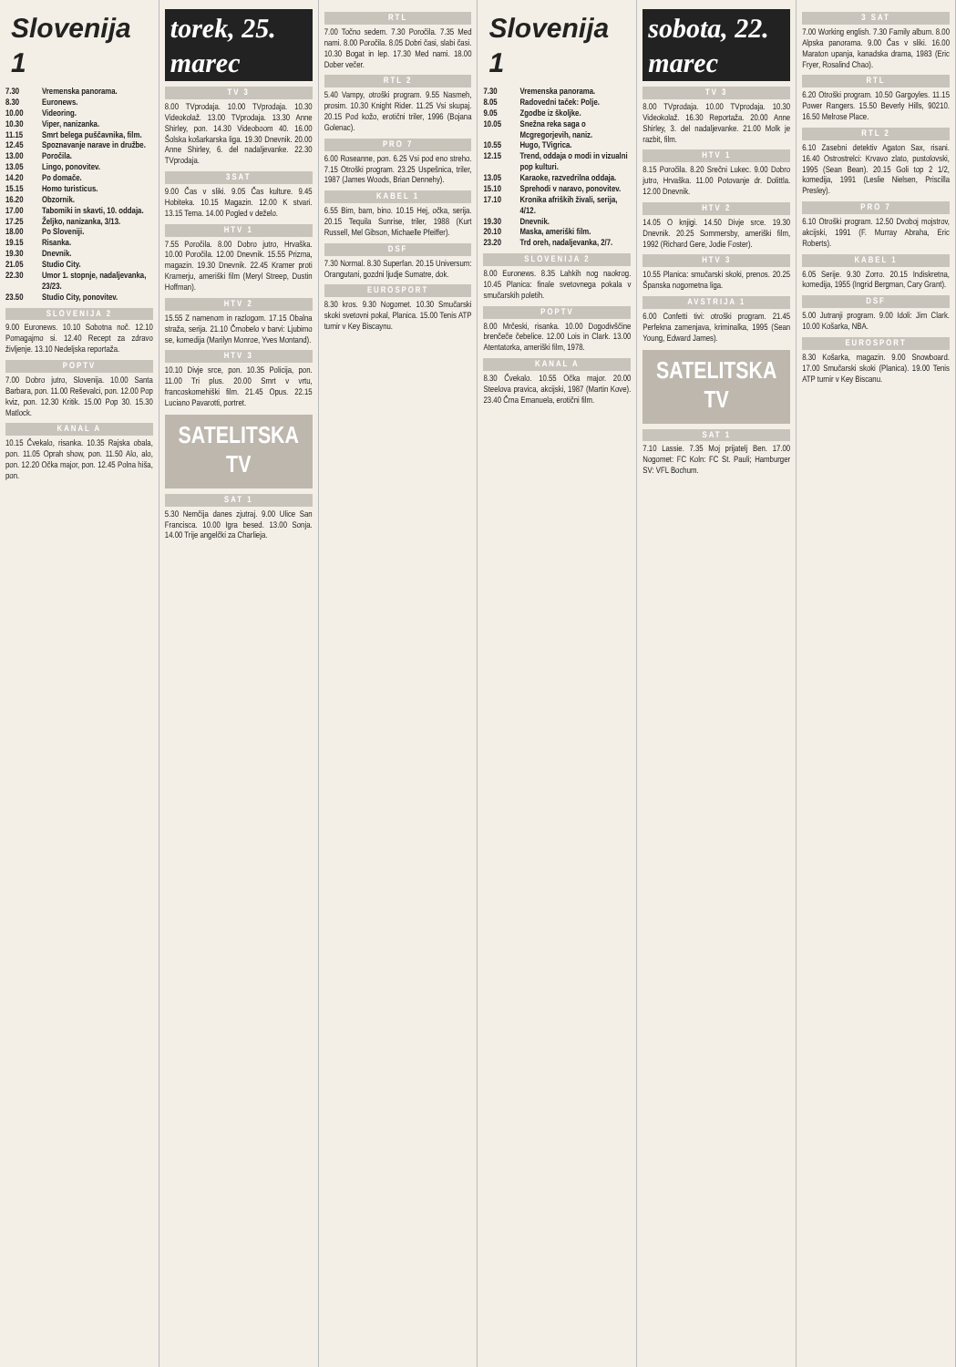Slovenija 1
7.30 Vremenska panorama.
8.30 Euronews.
10.00 Videoring.
10.30 Viper, nanizanka.
11.15 Smrt belega puščavnika, film.
12.45 Spoznavanje narave in družbe.
13.00 Poročila.
13.05 Lingo, ponovitev.
14.20 Po domače.
15.15 Homo turisticus.
16.20 Obzornik.
17.00 Tabomiki in skavti, 10. oddaja.
17.25 Željko, nanizanka, 3/13.
18.00 Po Sloveniji.
19.15 Risanka.
19.30 Dnevnik.
21.05 Studio City.
22.30 Umor 1. stopnje, nadaljevanka, 23/23.
23.50 Studio City, ponovitev.
SLOVENIJA 2
9.00 Euronews. 10.10 Sobotna noč. 12.10 Pomagajmo si. 12.40 Recept za zdravo življenje. 13.10 Nedeljska reportaža.
POPTV
7.00 Dobro jutro, Slovenija. 10.00 Santa Barbara, pon. 11.00 Reševalci, pon. 12.00 Pop kviz, pon. 12.30 Kritik. 15.00 Pop 30. 15.30 Matlock.
KANAL A
10.15 Čvekalo, risanka. 10.35 Rajska obala, pon. 11.05 Oprah show, pon. 11.50 Alo, alo, pon. 12.20 Očka major, pon. 12.45 Polna hiša, pon.
torek, 25. marec
TV 3
8.00 TVprodaja. 10.00 TVprodaja. 10.30 Videokolaž. 13.00 TVprodaja. 13.30 Anne Shirley, pon. 14.30 Videoboom 40. 16.00 Šolska košarkarska liga. 19.30 Dnevnik. 20.00 Anne Shirley, 6. del nadaljevanke. 22.30 TVprodaja.
3SAT
9.00 Čas v sliki. 9.05 Čas kulture. 9.45 Hobiteka. 10.15 Magazin. 12.00 K stvari. 13.15 Tema. 14.00 Pogled v deželo.
HTV 1
7.55 Poročila. 8.00 Dobro jutro, Hrvaška. 10.00 Poročila. 12.00 Dnevnik. 15.55 Prizma, magazin. 19.30 Dnevnik. 22.45 Kramer proti Kramerju, ameriški film (Meryl Streep, Dustin Hoffman).
HTV 2
15.55 Z namenom in razlogom. 17.15 Obalna straža, serija. 21.10 Črnobelo v barvi: Ljubimo se, komedija (Marilyn Monroe, Yves Montand).
HTV 3
10.10 Divje srce, pon. 10.35 Policija, pon. 11.00 Tri plus. 20.00 Smrt v vrtu, francoskomehiški film. 21.45 Opus. 22.15 Luciano Pavarotti, portret.
SATELITSKA TV
SAT 1
5.30 Nemčija danes zjutraj. 9.00 Ulice San Francisca. 10.00 Igra besed. 13.00 Sonja. 14.00 Trije angelčki za Charlieja.
RTL
7.00 Točno sedem. 7.30 Poročila. 7.35 Med nami. 8.00 Poročila. 8.05 Dobri časi, slabi časi. 10.30 Bogat in lep. 17.30 Med nami. 18.00 Dober večer.
RTL 2
5.40 Vampy, otroški program. 9.55 Nasmeh, prosim. 10.30 Knight Rider. 11.25 Vsi skupaj. 20.15 Pod kožo, erotični triler, 1996 (Bojana Golenac).
PRO 7
6.00 Roseanne, pon. 6.25 Vsi pod eno streho. 7.15 Otroški program. 23.25 Uspešnica, triler, 1987 (James Woods, Brian Dennehy).
KABEL 1
6.55 Bim, bam, bino. 10.15 Hej, očka, serija. 20.15 Tequila Sunrise, triler, 1988 (Kurt Russell, Mel Gibson, Michaelle Pfeiffer).
DSF
7.30 Normal. 8.30 Superfan. 20.15 Universum: Orangutani, gozdni ljudje Sumatre, dok.
EUROSPORT
8.30 kros. 9.30 Nogomet. 10.30 Smučarski skoki svetovni pokal, Planica. 15.00 Tenis ATP turnir v Key Biscaynu.
Slovenija 1
7.30 Vremenska panorama.
8.05 Radovedni taček: Polje.
9.05 Zgodbe iz školjke.
10.05 Snežna reka saga o Mcgregorjevih, naniz.
10.55 Hugo, TVigrica.
12.15 Trend, oddaja o modi in vizualni pop kulturi.
13.05 Karaoke, razvedrilna oddaja.
15.10 Sprehodi v naravo, ponovitev.
17.10 Kronika afriških živali, serija, 4/12.
19.30 Dnevnik.
20.10 Maska, ameriški film.
23.20 Trd oreh, nadaljevanka, 2/7.
SLOVENIJA 2
8.00 Euronews. 8.35 Lahkih nog naokrog. 10.45 Planica: finale svetovnega pokala v smučarskih poletih.
POPTV
8.00 Mrčeski, risanka. 10.00 Dogodivščine brenčeče čebelice. 12.00 Lois in Clark. 13.00 Atentatorka, ameriški film, 1978.
KANAL A
8.30 Čvekalo. 10.55 Očka major. 20.00 Steelova pravica, akcijski, 1987 (Martin Kove). 23.40 Črna Emanuela, erotični film.
sobota, 22. marec
TV 3
8.00 TVprodaja. 10.00 TVprodaja. 10.30 Videokolaž. 16.30 Reportaža. 20.00 Anne Shirley, 3. del nadaljevanke. 21.00 Molk je razbit, film.
HTV 1
8.15 Poročila. 8.20 Srečni Lukec. 9.00 Dobro jutro, Hrvaška. 11.00 Potovanje dr. Dolittla. 12.00 Dnevnik.
HTV 2
14.05 O knjigi. 14.50 Divje srce. 19.30 Dnevnik. 20.25 Sommersby, ameriški film, 1992 (Richard Gere, Jodie Foster).
HTV 3
10.55 Planica: smučarski skoki, prenos. 20.25 Španska nogometna liga.
AVSTRIJA 1
6.00 Confetti tivi: otroški program. 21.45 Perfekna zamenjava, kriminalka, 1995 (Sean Young, Edward James).
SATELITSKA TV
SAT 1
7.10 Lassie. 7.35 Moj prijatelj Ben. 17.00 Nogomet: FC Koln: FC St. Pauli; Hamburger SV: VFL Bochum.
3 SAT
7.00 Working english. 7.30 Family album. 8.00 Alpska panorama. 9.00 Čas v sliki. 16.00 Maraton upanja, kanadska drama, 1983 (Eric Fryer, Rosalind Chao).
RTL
6.20 Otroški program. 10.50 Gargoyles. 11.15 Power Rangers. 15.50 Beverly Hills, 90210. 16.50 Melrose Place.
RTL 2
6.10 Zasebni detektiv Agaton Sax, risani. 16.40 Ostrostrelci: Krvavo zlato, pustolovski, 1995 (Sean Bean). 20.15 Goli top 2 1/2, komedija, 1991 (Leslie Nielsen, Priscilla Presley).
PRO 7
6.10 Otroški program. 12.50 Dvoboj mojstrov, akcijski, 1991 (F. Murray Abraha, Eric Roberts).
KABEL 1
6.05 Serije. 9.30 Zorro. 20.15 Indiskretna, komedija, 1955 (Ingrid Bergman, Cary Grant).
DSF
5.00 Jutranji program. 9.00 Idoli: Jim Clark. 10.00 Košarka, NBA.
EUROSPORT
8.30 Košarka, magazin. 9.00 Snowboard. 17.00 Smučarski skoki (Planica). 19.00 Tenis ATP turnir v Key Biscanu.